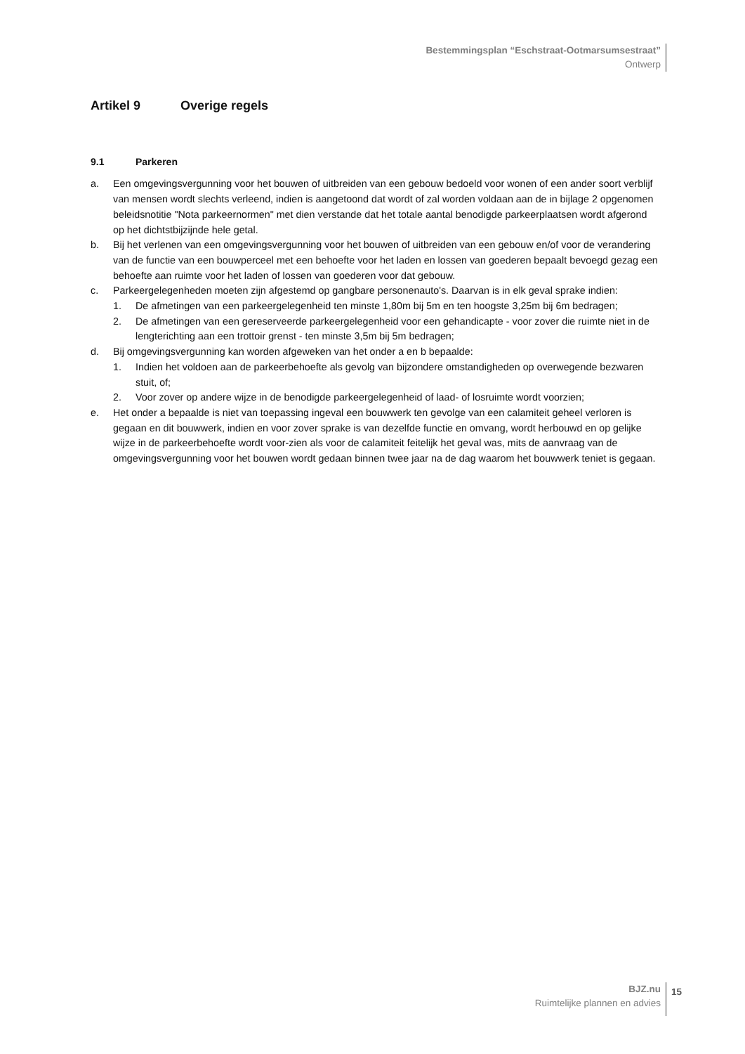Bestemmingsplan “Eschstraat-Ootmarsumsestraat”
Ontwerp
Artikel 9 Overige regels
9.1 Parkeren
a. Een omgevingsvergunning voor het bouwen of uitbreiden van een gebouw bedoeld voor wonen of een ander soort verblijf van mensen wordt slechts verleend, indien is aangetoond dat wordt of zal worden voldaan aan de in bijlage 2 opgenomen beleidsnotitie "Nota parkeernormen" met dien verstande dat het totale aantal benodigde parkeerplaatsen wordt afgerond op het dichtstbijzijnde hele getal.
b. Bij het verlenen van een omgevingsvergunning voor het bouwen of uitbreiden van een gebouw en/of voor de verandering van de functie van een bouwperceel met een behoefte voor het laden en lossen van goederen bepaalt bevoegd gezag een behoefte aan ruimte voor het laden of lossen van goederen voor dat gebouw.
c. Parkeergelegenheden moeten zijn afgestemd op gangbare personenauto's. Daarvan is in elk geval sprake indien:
1. De afmetingen van een parkeergelegenheid ten minste 1,80m bij 5m en ten hoogste 3,25m bij 6m bedragen;
2. De afmetingen van een gereserveerde parkeergelegenheid voor een gehandicapte - voor zover die ruimte niet in de lengterichting aan een trottoir grenst - ten minste 3,5m bij 5m bedragen;
d. Bij omgevingsvergunning kan worden afgeweken van het onder a en b bepaalde:
1. Indien het voldoen aan de parkeerbehoefte als gevolg van bijzondere omstandigheden op overwegende bezwaren stuit, of;
2. Voor zover op andere wijze in de benodigde parkeergelegenheid of laad- of losruimte wordt voorzien;
e. Het onder a bepaalde is niet van toepassing ingeval een bouwwerk ten gevolge van een calamiteit geheel verloren is gegaan en dit bouwwerk, indien en voor zover sprake is van dezelfde functie en omvang, wordt herbouwd en op gelijke wijze in de parkeerbehoefte wordt voor-zien als voor de calamiteit feitelijk het geval was, mits de aanvraag van de omgevingsvergunning voor het bouwen wordt gedaan binnen twee jaar na de dag waarom het bouwwerk teniet is gegaan.
BJZ.nu
Ruimtelijke plannen en advies
15